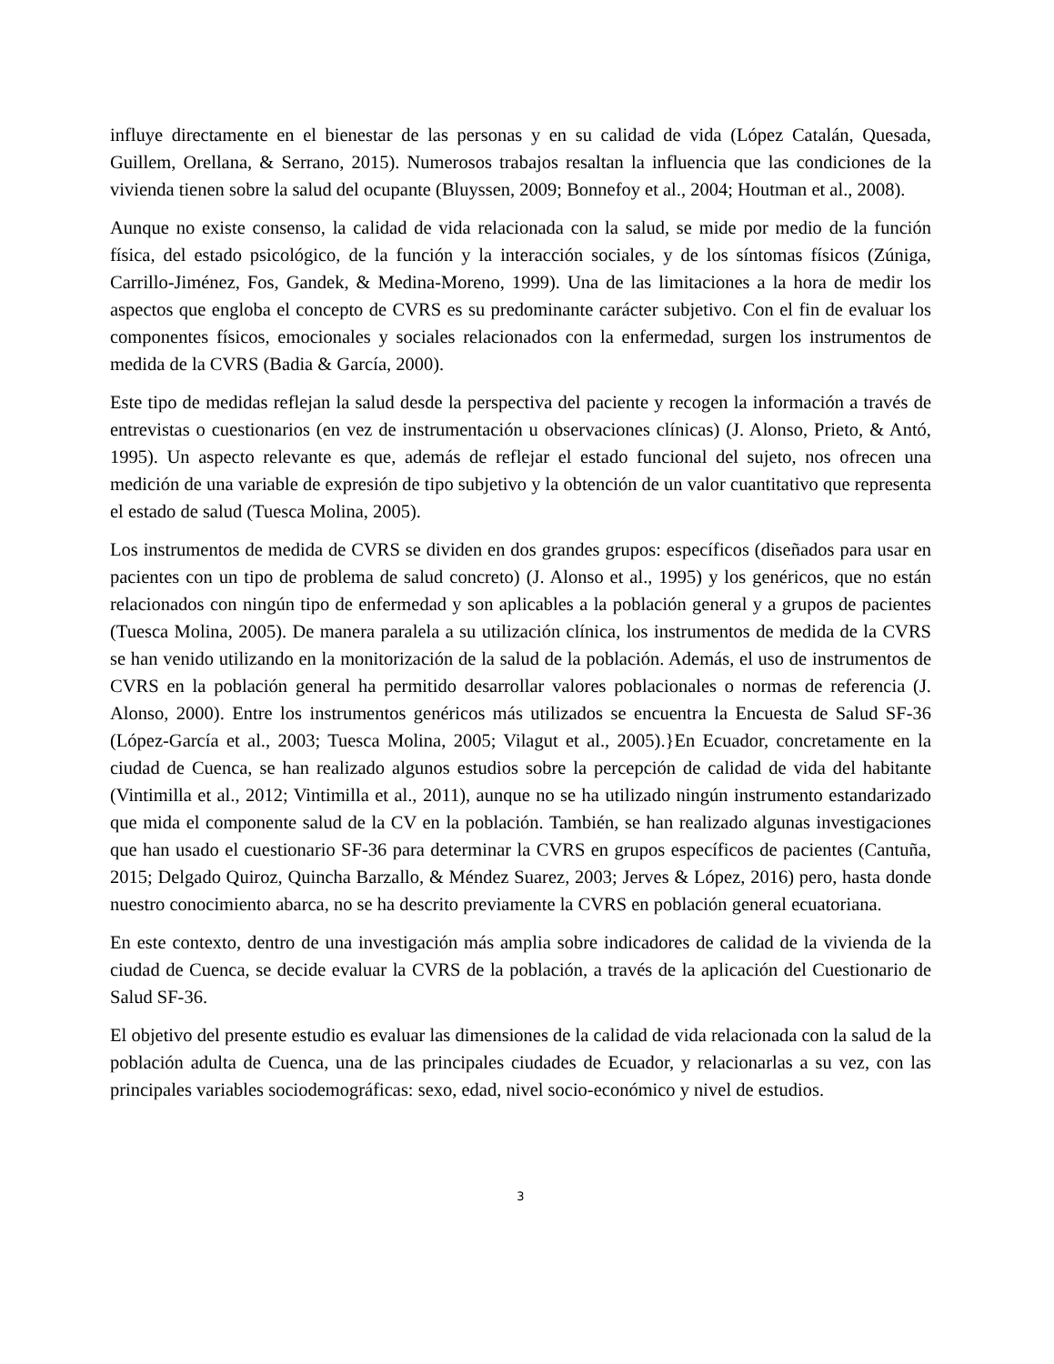influye directamente en el bienestar de las personas y en su calidad de vida (López Catalán, Quesada, Guillem, Orellana, & Serrano, 2015). Numerosos trabajos resaltan la influencia que las condiciones de la vivienda tienen sobre la salud del ocupante (Bluyssen, 2009; Bonnefoy et al., 2004; Houtman et al., 2008).
Aunque no existe consenso, la calidad de vida relacionada con la salud, se mide por medio de la función física, del estado psicológico, de la función y la interacción sociales, y de los síntomas físicos (Zúniga, Carrillo-Jiménez, Fos, Gandek, & Medina-Moreno, 1999). Una de las limitaciones a la hora de medir los aspectos que engloba el concepto de CVRS es su predominante carácter subjetivo. Con el fin de evaluar los componentes físicos, emocionales y sociales relacionados con la enfermedad, surgen los instrumentos de medida de la CVRS (Badia & García, 2000).
Este tipo de medidas reflejan la salud desde la perspectiva del paciente y recogen la información a través de entrevistas o cuestionarios (en vez de instrumentación u observaciones clínicas) (J. Alonso, Prieto, & Antó, 1995). Un aspecto relevante es que, además de reflejar el estado funcional del sujeto, nos ofrecen una medición de una variable de expresión de tipo subjetivo y la obtención de un valor cuantitativo que representa el estado de salud (Tuesca Molina, 2005).
Los instrumentos de medida de CVRS se dividen en dos grandes grupos: específicos (diseñados para usar en pacientes con un tipo de problema de salud concreto) (J. Alonso et al., 1995) y los genéricos, que no están relacionados con ningún tipo de enfermedad y son aplicables a la población general y a grupos de pacientes (Tuesca Molina, 2005). De manera paralela a su utilización clínica, los instrumentos de medida de la CVRS se han venido utilizando en la monitorización de la salud de la población. Además, el uso de instrumentos de CVRS en la población general ha permitido desarrollar valores poblacionales o normas de referencia (J. Alonso, 2000). Entre los instrumentos genéricos más utilizados se encuentra la Encuesta de Salud SF-36 (López-García et al., 2003; Tuesca Molina, 2005; Vilagut et al., 2005).}En Ecuador, concretamente en la ciudad de Cuenca, se han realizado algunos estudios sobre la percepción de calidad de vida del habitante (Vintimilla et al., 2012; Vintimilla et al., 2011), aunque no se ha utilizado ningún instrumento estandarizado que mida el componente salud de la CV en la población. También, se han realizado algunas investigaciones que han usado el cuestionario SF-36 para determinar la CVRS en grupos específicos de pacientes (Cantuña, 2015; Delgado Quiroz, Quincha Barzallo, & Méndez Suarez, 2003; Jerves & López, 2016) pero, hasta donde nuestro conocimiento abarca, no se ha descrito previamente la CVRS en población general ecuatoriana.
En este contexto, dentro de una investigación más amplia sobre indicadores de calidad de la vivienda de la ciudad de Cuenca, se decide evaluar la CVRS de la población, a través de la aplicación del Cuestionario de Salud SF-36.
El objetivo del presente estudio es evaluar las dimensiones de la calidad de vida relacionada con la salud de la población adulta de Cuenca, una de las principales ciudades de Ecuador, y relacionarlas a su vez, con las principales variables sociodemográficas: sexo, edad, nivel socio-económico y nivel de estudios.
3